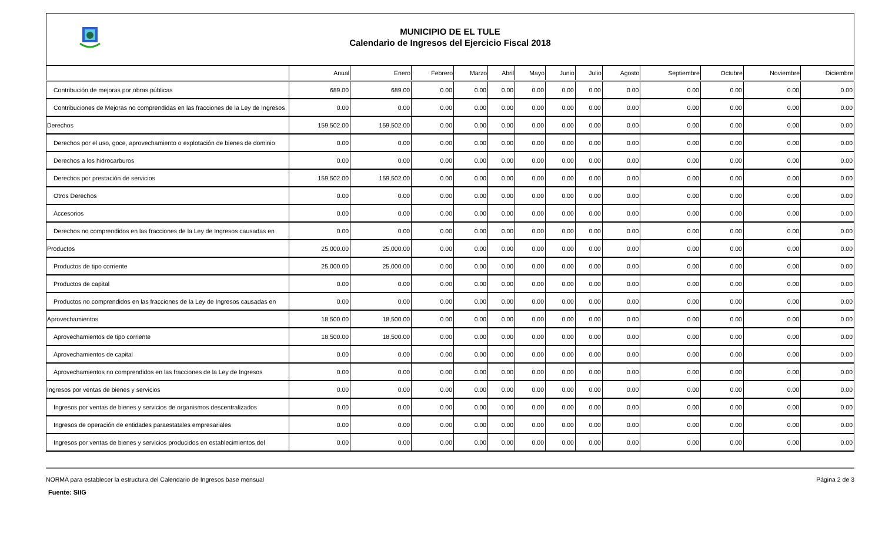MUNICIPIO DE EL TULE
Calendario de Ingresos del Ejercicio Fiscal 2018
| | Anual | Enero | Febrero | Marzo | Abril | Mayo | Junio | Julio | Agosto | Septiembre | Octubre | Noviembre | Diciembre |
| --- | --- | --- | --- | --- | --- | --- | --- | --- | --- | --- | --- | --- | --- |
| Contribución de mejoras por obras públicas | 689.00 | 689.00 | 0.00 | 0.00 | 0.00 | 0.00 | 0.00 | 0.00 | 0.00 | 0.00 | 0.00 | 0.00 | 0.00 |
| Contribuciones de Mejoras no comprendidas en las fracciones de la Ley de Ingresos | 0.00 | 0.00 | 0.00 | 0.00 | 0.00 | 0.00 | 0.00 | 0.00 | 0.00 | 0.00 | 0.00 | 0.00 | 0.00 |
| Derechos | 159,502.00 | 159,502.00 | 0.00 | 0.00 | 0.00 | 0.00 | 0.00 | 0.00 | 0.00 | 0.00 | 0.00 | 0.00 | 0.00 |
| Derechos por el uso, goce, aprovechamiento o explotación de bienes de dominio | 0.00 | 0.00 | 0.00 | 0.00 | 0.00 | 0.00 | 0.00 | 0.00 | 0.00 | 0.00 | 0.00 | 0.00 | 0.00 |
| Derechos a los hidrocarburos | 0.00 | 0.00 | 0.00 | 0.00 | 0.00 | 0.00 | 0.00 | 0.00 | 0.00 | 0.00 | 0.00 | 0.00 | 0.00 |
| Derechos por prestación de servicios | 159,502.00 | 159,502.00 | 0.00 | 0.00 | 0.00 | 0.00 | 0.00 | 0.00 | 0.00 | 0.00 | 0.00 | 0.00 | 0.00 |
| Otros Derechos | 0.00 | 0.00 | 0.00 | 0.00 | 0.00 | 0.00 | 0.00 | 0.00 | 0.00 | 0.00 | 0.00 | 0.00 | 0.00 |
| Accesorios | 0.00 | 0.00 | 0.00 | 0.00 | 0.00 | 0.00 | 0.00 | 0.00 | 0.00 | 0.00 | 0.00 | 0.00 | 0.00 |
| Derechos no comprendidos en las fracciones de la Ley de Ingresos causadas en | 0.00 | 0.00 | 0.00 | 0.00 | 0.00 | 0.00 | 0.00 | 0.00 | 0.00 | 0.00 | 0.00 | 0.00 | 0.00 |
| Productos | 25,000.00 | 25,000.00 | 0.00 | 0.00 | 0.00 | 0.00 | 0.00 | 0.00 | 0.00 | 0.00 | 0.00 | 0.00 | 0.00 |
| Productos de tipo corriente | 25,000.00 | 25,000.00 | 0.00 | 0.00 | 0.00 | 0.00 | 0.00 | 0.00 | 0.00 | 0.00 | 0.00 | 0.00 | 0.00 |
| Productos de capital | 0.00 | 0.00 | 0.00 | 0.00 | 0.00 | 0.00 | 0.00 | 0.00 | 0.00 | 0.00 | 0.00 | 0.00 | 0.00 |
| Productos no comprendidos en las fracciones de la Ley de Ingresos causadas en | 0.00 | 0.00 | 0.00 | 0.00 | 0.00 | 0.00 | 0.00 | 0.00 | 0.00 | 0.00 | 0.00 | 0.00 | 0.00 |
| Aprovechamientos | 18,500.00 | 18,500.00 | 0.00 | 0.00 | 0.00 | 0.00 | 0.00 | 0.00 | 0.00 | 0.00 | 0.00 | 0.00 | 0.00 |
| Aprovechamientos de tipo corriente | 18,500.00 | 18,500.00 | 0.00 | 0.00 | 0.00 | 0.00 | 0.00 | 0.00 | 0.00 | 0.00 | 0.00 | 0.00 | 0.00 |
| Aprovechamientos de capital | 0.00 | 0.00 | 0.00 | 0.00 | 0.00 | 0.00 | 0.00 | 0.00 | 0.00 | 0.00 | 0.00 | 0.00 | 0.00 |
| Aprovechamientos no comprendidos en las fracciones de la Ley de Ingresos | 0.00 | 0.00 | 0.00 | 0.00 | 0.00 | 0.00 | 0.00 | 0.00 | 0.00 | 0.00 | 0.00 | 0.00 | 0.00 |
| Ingresos por ventas de bienes y servicios | 0.00 | 0.00 | 0.00 | 0.00 | 0.00 | 0.00 | 0.00 | 0.00 | 0.00 | 0.00 | 0.00 | 0.00 | 0.00 |
| Ingresos por ventas de bienes y servicios de organismos descentralizados | 0.00 | 0.00 | 0.00 | 0.00 | 0.00 | 0.00 | 0.00 | 0.00 | 0.00 | 0.00 | 0.00 | 0.00 | 0.00 |
| Ingresos de operación de entidades paraestatales empresariales | 0.00 | 0.00 | 0.00 | 0.00 | 0.00 | 0.00 | 0.00 | 0.00 | 0.00 | 0.00 | 0.00 | 0.00 | 0.00 |
| Ingresos por ventas de bienes y servicios producidos en establecimientos del | 0.00 | 0.00 | 0.00 | 0.00 | 0.00 | 0.00 | 0.00 | 0.00 | 0.00 | 0.00 | 0.00 | 0.00 | 0.00 |
NORMA para establecer la estructura del Calendario de Ingresos base mensual Página 2 de 3
Fuente: SIIG